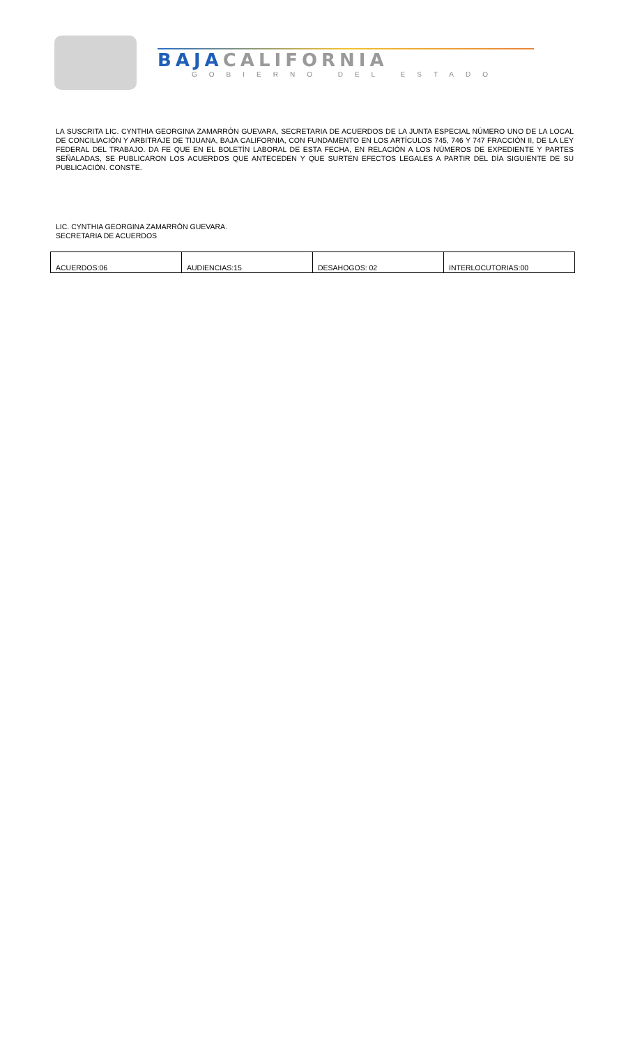BAJA CALIFORNIA
GOBIERNO DEL ESTADO
LA SUSCRITA LIC. CYNTHIA GEORGINA ZAMARRÓN GUEVARA, SECRETARIA DE ACUERDOS DE LA JUNTA ESPECIAL NÚMERO UNO DE LA LOCAL DE CONCILIACIÓN Y ARBITRAJE DE TIJUANA, BAJA CALIFORNIA, CON FUNDAMENTO EN LOS ARTÍCULOS 745, 746 Y 747 FRACCIÓN II, DE LA LEY FEDERAL DEL TRABAJO. DA FE QUE EN EL BOLETÍN LABORAL DE ESTA FECHA, EN RELACIÓN A LOS NÚMEROS DE EXPEDIENTE Y PARTES SEÑALADAS, SE PUBLICARON LOS ACUERDOS QUE ANTECEDEN Y QUE SURTEN EFECTOS LEGALES A PARTIR DEL DÍA SIGUIENTE DE SU PUBLICACIÓN. CONSTE.
LIC. CYNTHIA GEORGINA ZAMARRÓN GUEVARA.
SECRETARIA DE ACUERDOS
| ACUERDOS:06 | AUDIENCIAS:15 | DESAHOGOS: 02 | INTERLOCUTORIAS:00 |